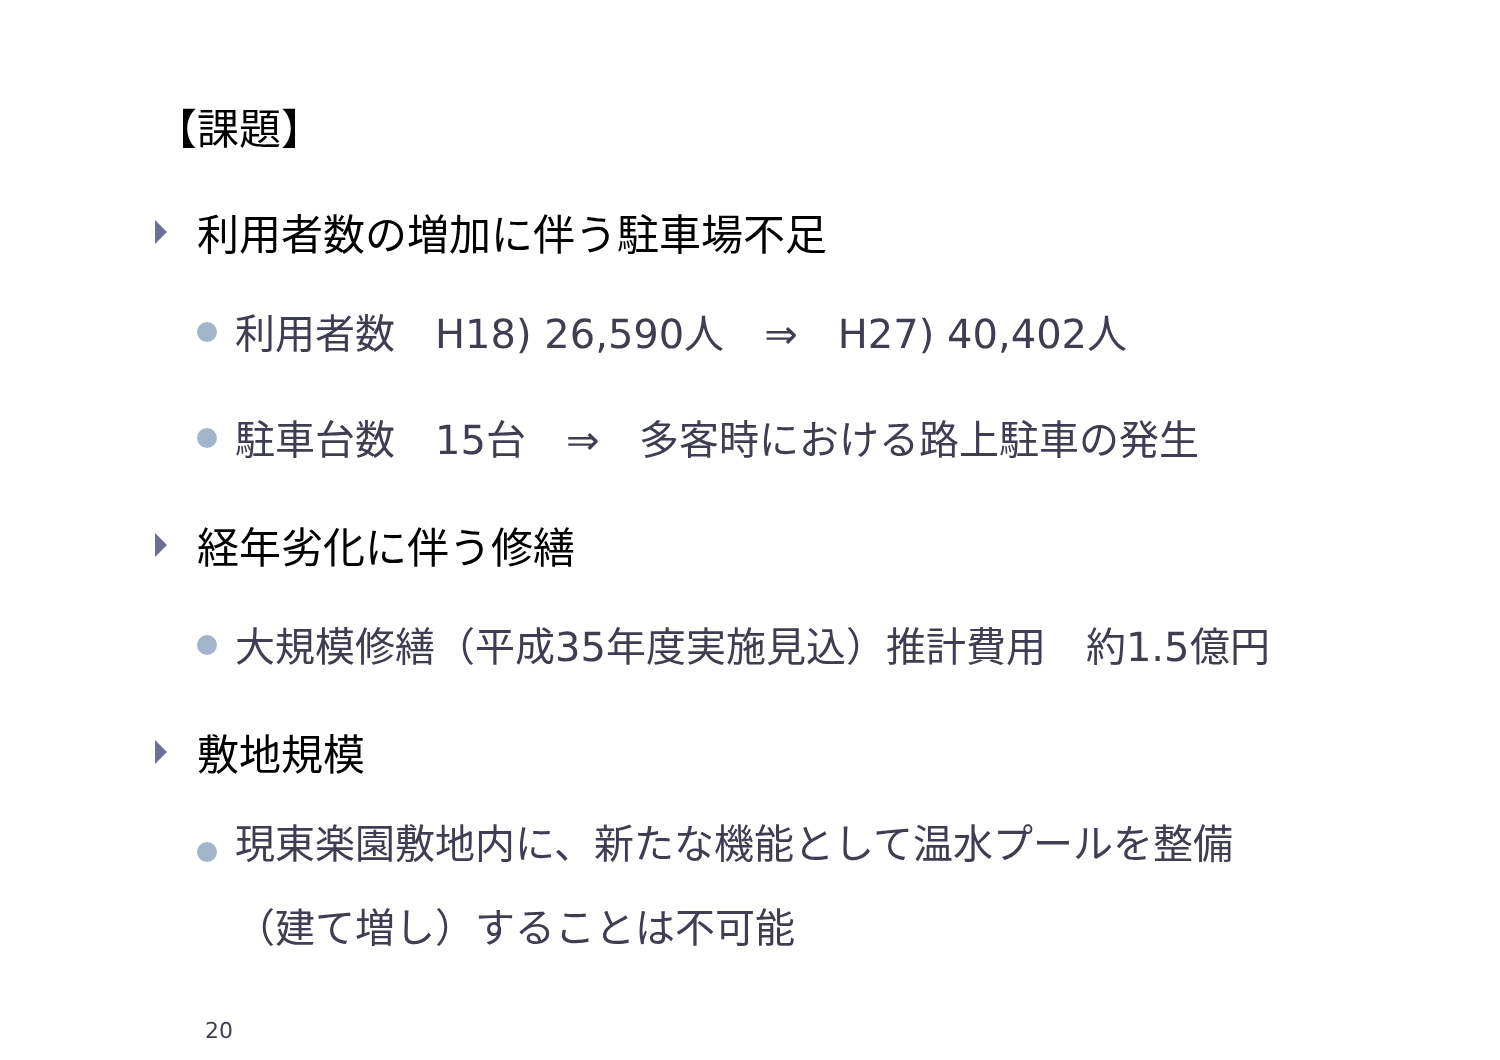【課題】
利用者数の増加に伴う駐車場不足
利用者数　H18) 26,590人　⇒　H27) 40,402人
駐車台数　15台　⇒　多客時における路上駐車の発生
経年劣化に伴う修繕
大規模修繕（平成35年度実施見込）推計費用　約1.5億円
敷地規模
現東楽園敷地内に、新たな機能として温水プールを整備
（建て増し）することは不可能
20